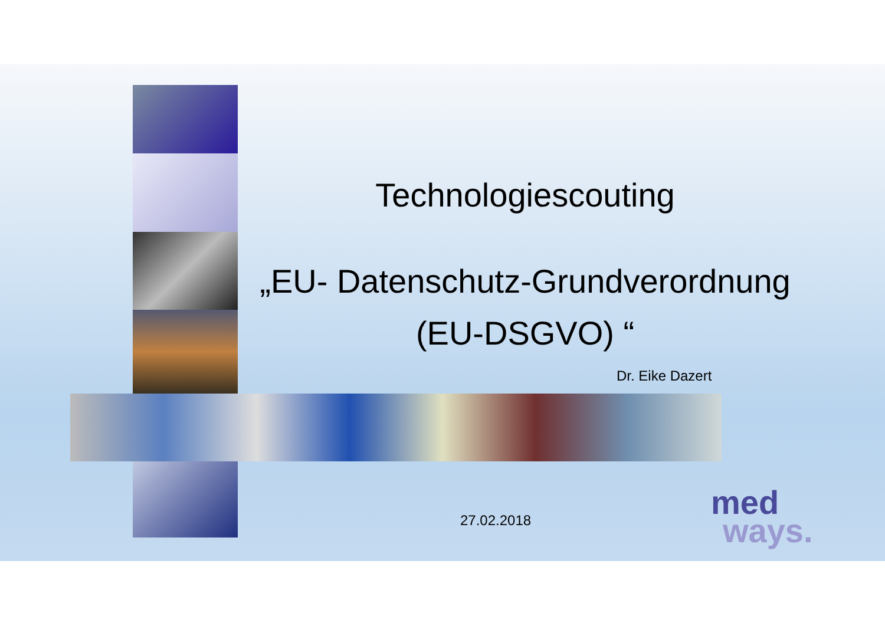Technologiescouting
„EU- Datenschutz-Grundverordnung
(EU-DSGVO) “
Dr. Eike Dazert
27.02.2018
med
ways.